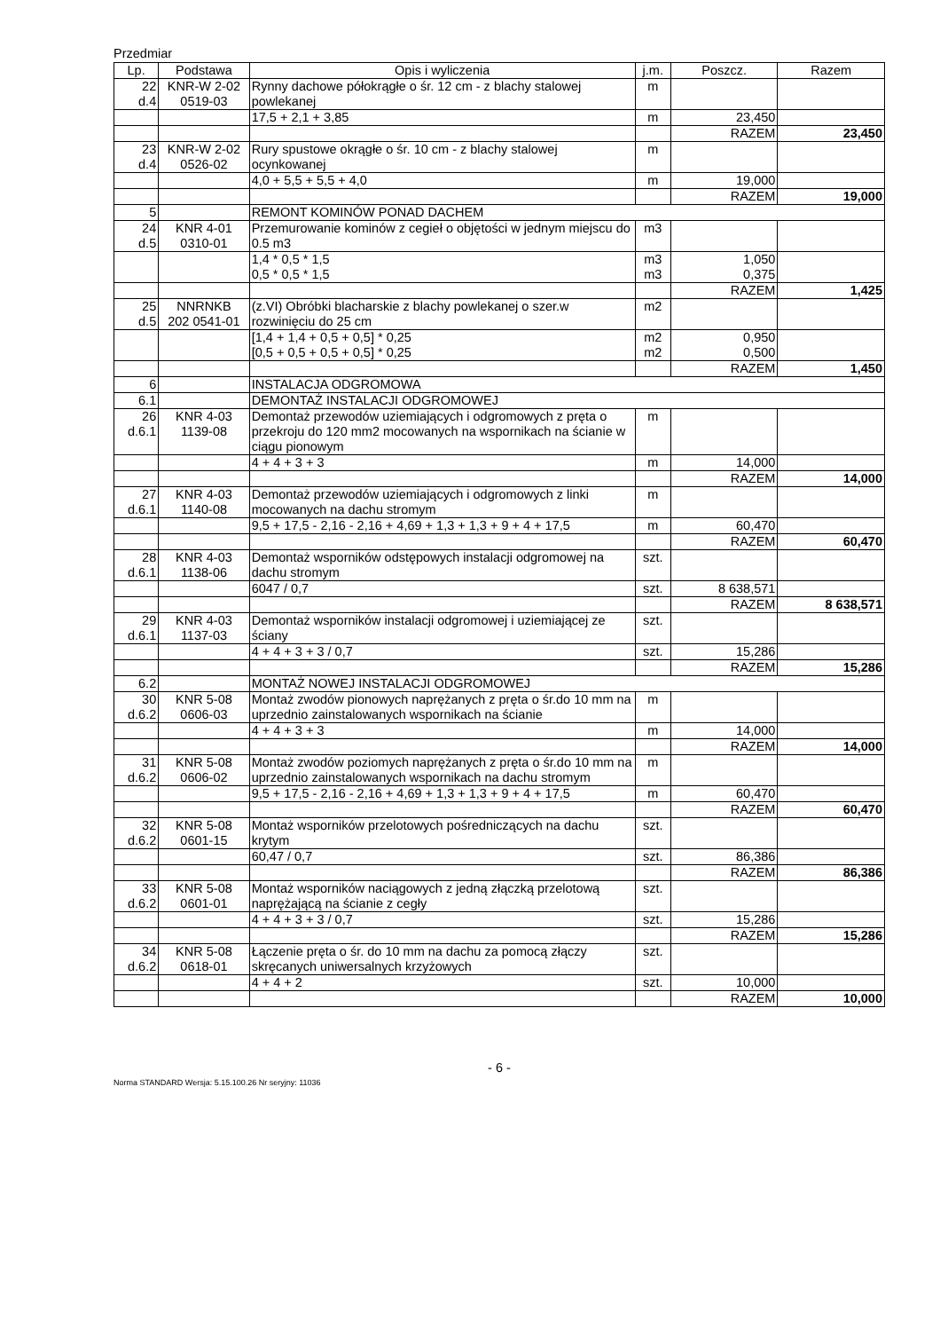Przedmiar
| Lp. | Podstawa | Opis i wyliczenia | j.m. | Poszcz. | Razem |
| --- | --- | --- | --- | --- | --- |
| 22 d.4 | KNR-W 2-02 0519-03 | Rynny dachowe półokrągłe o śr. 12 cm - z blachy stalowej powlekanej | m | | |
| | | 17,5 + 2,1 + 3,85 | m | 23,450 | |
| | | | | RAZEM | 23,450 |
| 23 d.4 | KNR-W 2-02 0526-02 | Rury spustowe okrągłe o śr. 10 cm - z blachy stalowej ocynkowanej | m | | |
| | | 4,0 + 5,5 + 5,5 + 4,0 | m | 19,000 | |
| | | | | RAZEM | 19,000 |
| 5 | | REMONT KOMINÓW PONAD DACHEM | | | |
| 24 d.5 | KNR 4-01 0310-01 | Przemurowanie kominów z cegieł o objętości w jednym miejscu do 0.5 m3 | m3 | | |
| | | 1,4 * 0,5 * 1,5 | m3 | 1,050 | |
| | | 0,5 * 0,5 * 1,5 | m3 | 0,375 | |
| | | | | RAZEM | 1,425 |
| 25 d.5 | NNRNKB 202 0541-01 | (z.VI) Obróbki blacharskie z blachy powlekanej o szer.w rozwinięciu do 25 cm | m2 | | |
| | | [1,4 + 1,4 + 0,5 + 0,5] * 0,25 | m2 | 0,950 | |
| | | [0,5 + 0,5 + 0,5 + 0,5] * 0,25 | m2 | 0,500 | |
| | | | | RAZEM | 1,450 |
| 6 | | INSTALACJA ODGROMOWA | | | |
| 6.1 | | DEMONTAŻ INSTALACJI ODGROMOWEJ | | | |
| 26 d.6.1 | KNR 4-03 1139-08 | Demontaż przewodów uziemiających i odgromowych z pręta o przekroju do 120 mm2 mocowanych na wspornikach na ścianie w ciągu pionowym | m | | |
| | | 4 + 4 + 3 + 3 | m | 14,000 | |
| | | | | RAZEM | 14,000 |
| 27 d.6.1 | KNR 4-03 1140-08 | Demontaż przewodów uziemiających i odgromowych z linki mocowanych na dachu stromym | m | | |
| | | 9,5 + 17,5 - 2,16 - 2,16 + 4,69 + 1,3 + 1,3 + 9 + 4 + 17,5 | m | 60,470 | |
| | | | | RAZEM | 60,470 |
| 28 d.6.1 | KNR 4-03 1138-06 | Demontaż wsporników odstępowych instalacji odgromowej na dachu stromym | szt. | | |
| | | 6047 / 0,7 | szt. | 8 638,571 | |
| | | | | RAZEM | 8 638,571 |
| 29 d.6.1 | KNR 4-03 1137-03 | Demontaż wsporników instalacji odgromowej i uziemiającej ze ściany | szt. | | |
| | | 4 + 4 + 3 + 3 / 0,7 | szt. | 15,286 | |
| | | | | RAZEM | 15,286 |
| 6.2 | | MONTAŻ NOWEJ INSTALACJI ODGROMOWEJ | | | |
| 30 d.6.2 | KNR 5-08 0606-03 | Montaż zwodów pionowych naprężanych z pręta o śr.do 10 mm na uprzednio zainstalowanych wspornikach na ścianie | m | | |
| | | 4 + 4 + 3 + 3 | m | 14,000 | |
| | | | | RAZEM | 14,000 |
| 31 d.6.2 | KNR 5-08 0606-02 | Montaż zwodów poziomych naprężanych z pręta o śr.do 10 mm na uprzednio zainstalowanych wspornikach na dachu stromym | m | | |
| | | 9,5 + 17,5 - 2,16 - 2,16 + 4,69 + 1,3 + 1,3 + 9 + 4 + 17,5 | m | 60,470 | |
| | | | | RAZEM | 60,470 |
| 32 d.6.2 | KNR 5-08 0601-15 | Montaż wsporników przelotowych pośredniczących na dachu krytym | szt. | | |
| | | 60,47 / 0,7 | szt. | 86,386 | |
| | | | | RAZEM | 86,386 |
| 33 d.6.2 | KNR 5-08 0601-01 | Montaż wsporników naciągowych z jedną złączką przelotową naprężającą na ścianie z cegły | szt. | | |
| | | 4 + 4 + 3 + 3 / 0,7 | szt. | 15,286 | |
| | | | | RAZEM | 15,286 |
| 34 d.6.2 | KNR 5-08 0618-01 | Łączenie pręta o śr. do 10 mm na dachu za pomocą złączy skręcanych uniwersalnych krzyżowych | szt. | | |
| | | 4 + 4 + 2 | szt. | 10,000 | |
| | | | | RAZEM | 10,000 |
- 6 -
Norma STANDARD Wersja: 5.15.100.26 Nr seryjny: 11036